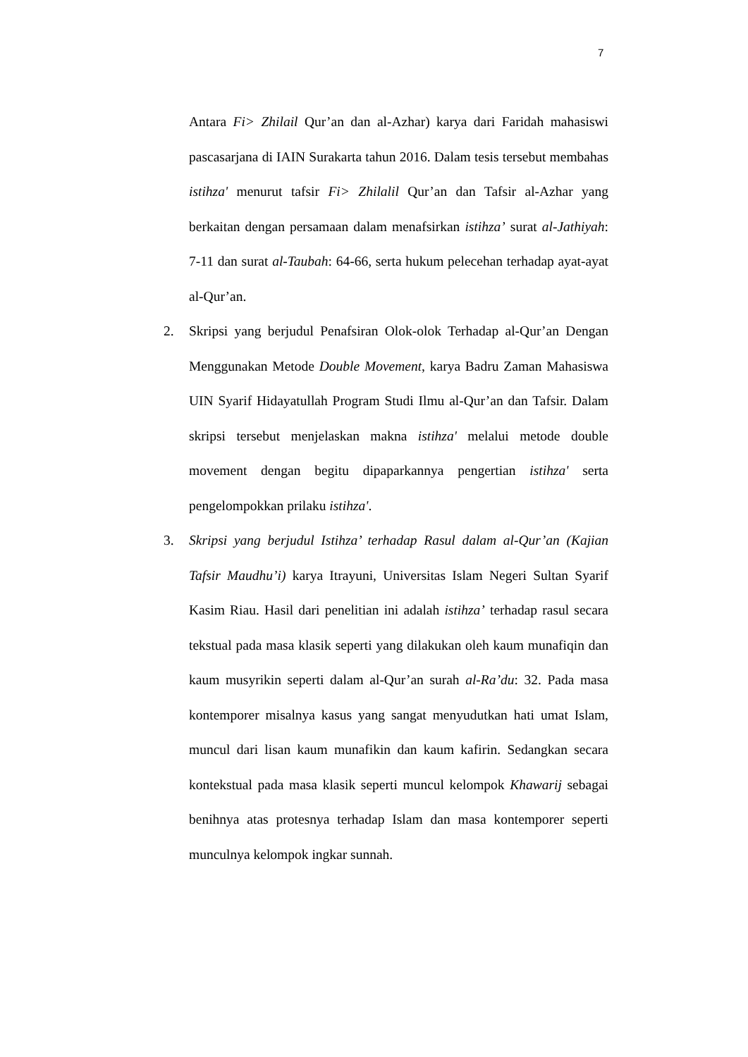7
Antara Fi> Zhilail Qur’an dan al-Azhar) karya dari Faridah mahasiswi pascasarjana di IAIN Surakarta tahun 2016. Dalam tesis tersebut membahas istihza' menurut tafsir Fi> Zhilalil Qur’an dan Tafsir al-Azhar yang berkaitan dengan persamaan dalam menafsirkan istihza’ surat al-Jathiyah: 7-11 dan surat al-Taubah: 64-66, serta hukum pelecehan terhadap ayat-ayat al-Qur’an.
2. Skripsi yang berjudul Penafsiran Olok-olok Terhadap al-Qur’an Dengan Menggunakan Metode Double Movement, karya Badru Zaman Mahasiswa UIN Syarif Hidayatullah Program Studi Ilmu al-Qur’an dan Tafsir. Dalam skripsi tersebut menjelaskan makna istihza' melalui metode double movement dengan begitu dipaparkannya pengertian istihza' serta pengelompokkan prilaku istihza'.
3. Skripsi yang berjudul Istihza’ terhadap Rasul dalam al-Qur’an (Kajian Tafsir Maudhu’i) karya Itrayuni, Universitas Islam Negeri Sultan Syarif Kasim Riau. Hasil dari penelitian ini adalah istihza’ terhadap rasul secara tekstual pada masa klasik seperti yang dilakukan oleh kaum munafiqin dan kaum musyrikin seperti dalam al-Qur’an surah al-Ra’du: 32. Pada masa kontemporer misalnya kasus yang sangat menyudutkan hati umat Islam, muncul dari lisan kaum munafikin dan kaum kafirin. Sedangkan secara kontekstual pada masa klasik seperti muncul kelompok Khawarij sebagai benihnya atas protesnya terhadap Islam dan masa kontemporer seperti munculnya kelompok ingkar sunnah.